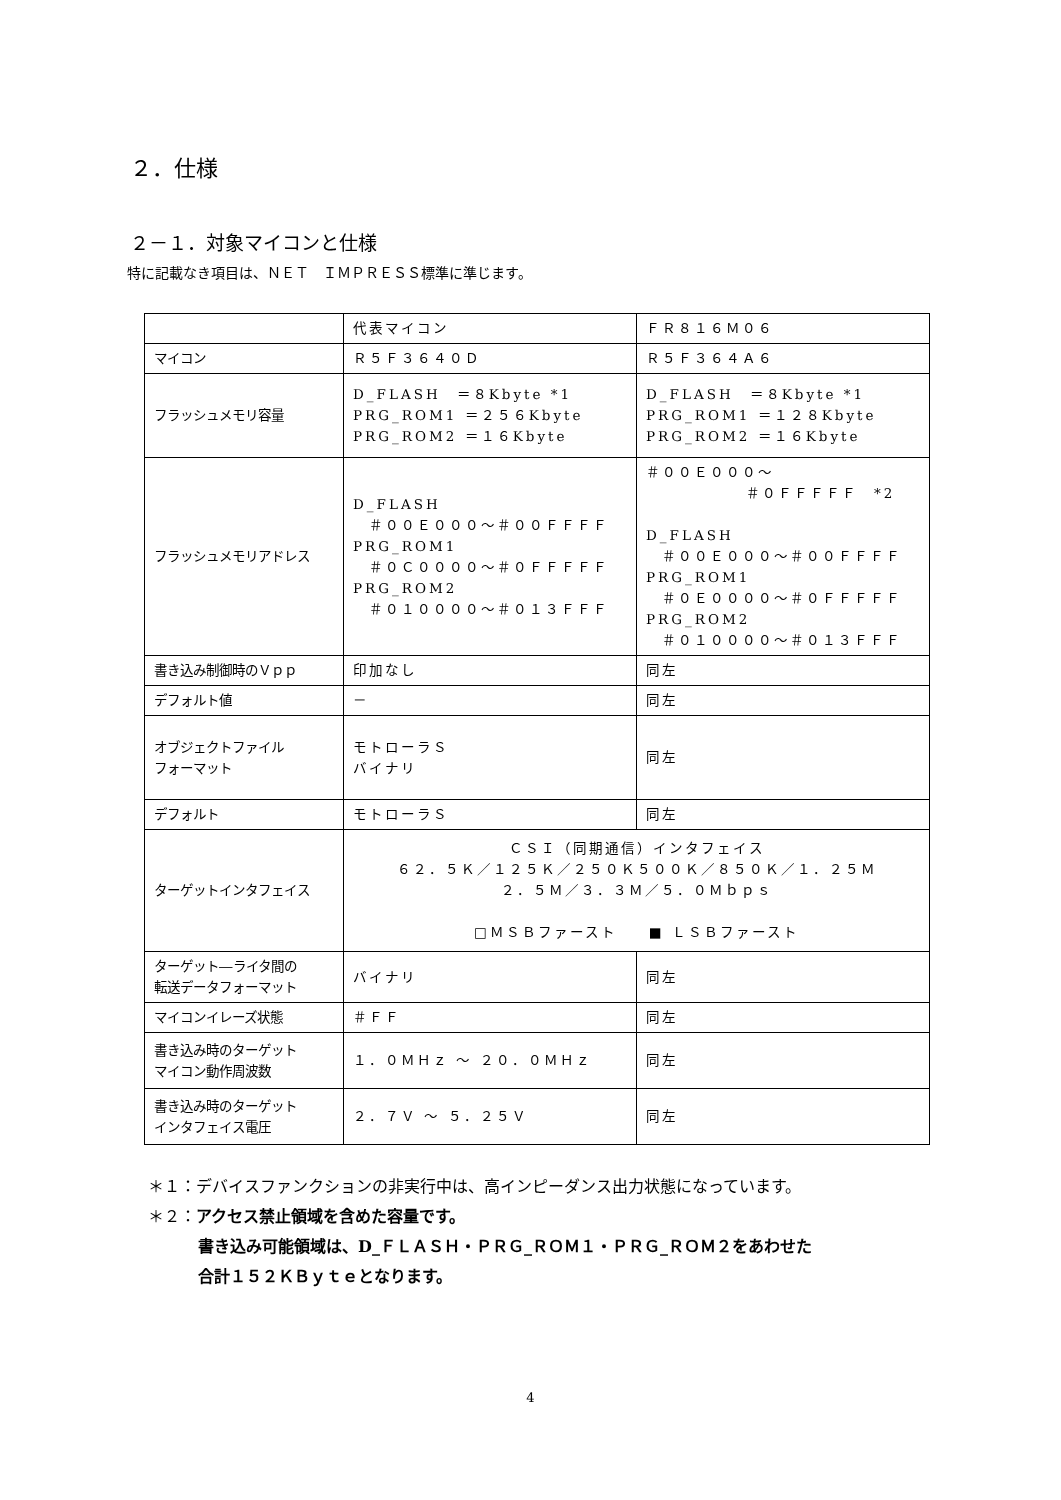２．仕様
２－１．対象マイコンと仕様
特に記載なき項目は、ＮＥＴ　ＩＭＰＲＥＳＳ標準に準じます。
| | 代表マイコン | ＦＲ８１６Ｍ０６ |
| マイコン | Ｒ５Ｆ３６４０Ｄ | Ｒ５Ｆ３６４Ａ６ |
| フラッシュメモリ容量 | D_FLASH ＝８Kbyte *1 PRG_ROM1 ＝２５６Kbyte PRG_ROM2 ＝１６Kbyte | D_FLASH ＝８Kbyte *1 PRG_ROM1 ＝１２８Kbyte PRG_ROM2 ＝１６Kbyte |
| フラッシュメモリアドレス | D_FLASH ＃００Ｅ０００～＃００ＦＦＦＦ PRG_ROM1 ＃０Ｃ００００～＃０ＦＦＦＦＦ PRG_ROM2 ＃０１００００～＃０１３ＦＦＦ | ＃００Ｅ０００～ ＃０ＦＦＦＦＦ *2 D_FLASH ＃００Ｅ０００～＃００ＦＦＦＦ PRG_ROM1 ＃０Ｅ００００～＃０ＦＦＦＦＦ PRG_ROM2 ＃０１００００～＃０１３ＦＦＦ |
| 書き込み制御時のＶｐｐ | 印加なし | 同左 |
| デフォルト値 | － | 同左 |
| オブジェクトファイル フォーマット | モトローラＳ バイナリ | 同左 |
| デフォルト | モトローラＳ | 同左 |
| ターゲットインタフェイス | ＣＳＩ（同期通信）インタフェイス ６２．５Ｋ／１２５Ｋ／２５０Ｋ５００Ｋ／８５０Ｋ／１．２５Ｍ ２．５Ｍ／３．３Ｍ／５．０Ｍｂｐｓ □ＭＳＢファースト ■ ＬＳＢファースト | |
| ターゲット―ライタ間の 転送データフォーマット | バイナリ | 同左 |
| マイコンイレーズ状態 | ＃ＦＦ | 同左 |
| 書き込み時のターゲット マイコン動作周波数 | １．０ＭＨｚ ～ ２０．０ＭＨｚ | 同左 |
| 書き込み時のターゲット インタフェイス電圧 | ２．７Ｖ ～ ５．２５Ｖ | 同左 |
＊１：デバイスファンクションの非実行中は、高インピーダンス出力状態になっています。
＊２：アクセス禁止領域を含めた容量です。
書き込み可能領域は、D_ＦＬＡＳＨ・ＰＲＧ_ＲＯＭ１・ＰＲＧ_ＲＯＭ２をあわせた
合計１５２ＫＢｙｔｅとなります。
4